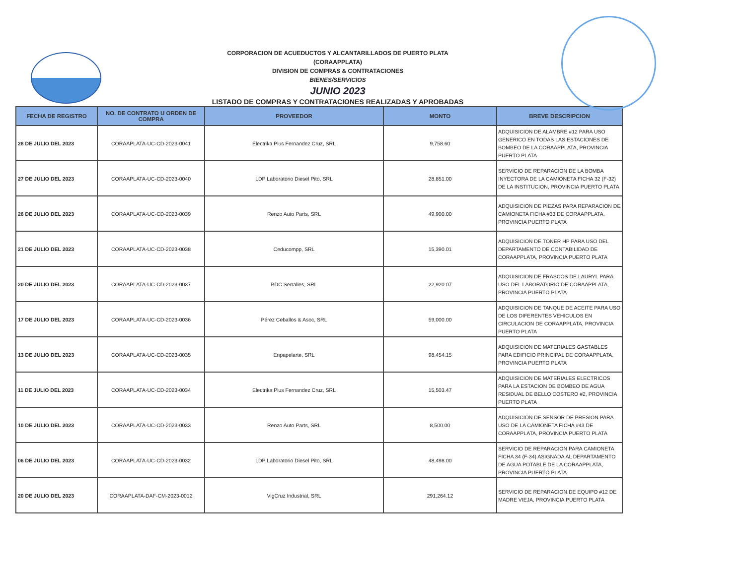CORPORACION DE ACUEDUCTOS Y ALCANTARILLADOS DE PUERTO PLATA
(CORAAPPLATA)
DIVISION DE COMPRAS & CONTRATACIONES
BIENES/SERVICIOS
JUNIO 2023
LISTADO DE COMPRAS Y CONTRATACIONES REALIZADAS Y APROBADAS
| FECHA DE REGISTRO | NO. DE CONTRATO U ORDEN DE COMPRA | PROVEEDOR | MONTO | BREVE DESCRIPCION |
| --- | --- | --- | --- | --- |
| 28 DE JULIO DEL 2023 | CORAAPLATA-UC-CD-2023-0041 | Electrika Plus Fernandez Cruz, SRL | 9,758.60 | ADQUISICION DE ALAMBRE #12 PARA USO GENERICO EN TODAS LAS ESTACIONES DE BOMBEO DE LA CORAAPPLATA, PROVINCIA PUERTO PLATA |
| 27 DE JULIO DEL 2023 | CORAAPLATA-UC-CD-2023-0040 | LDP Laboratorio Diesel Pito, SRL | 28,851.00 | SERVICIO DE REPARACION DE LA BOMBA INYECTORA DE LA CAMIONETA FICHA 32 (F-32) DE LA INSTITUCION, PROVINCIA PUERTO PLATA |
| 26 DE JULIO DEL 2023 | CORAAPLATA-UC-CD-2023-0039 | Renzo Auto Parts, SRL | 49,900.00 | ADQUISICION DE PIEZAS PARA REPARACION DE CAMIONETA FICHA #33 DE CORAAPPLATA, PROVINCIA PUERTO PLATA |
| 21 DE JULIO DEL 2023 | CORAAPLATA-UC-CD-2023-0038 | Ceducompp, SRL | 15,390.01 | ADQUISICION DE TONER HP PARA USO DEL DEPARTAMENTO DE CONTABILIDAD DE CORAAPPLATA, PROVINCIA PUERTO PLATA |
| 20 DE JULIO DEL 2023 | CORAAPLATA-UC-CD-2023-0037 | BDC Serralles, SRL | 22,920.07 | ADQUISICION DE FRASCOS DE LAURYL PARA USO DEL LABORATORIO DE CORAAPPLATA, PROVINCIA PUERTO PLATA |
| 17 DE JULIO DEL 2023 | CORAAPLATA-UC-CD-2023-0036 | Pérez Ceballos & Asoc, SRL | 59,000.00 | ADQUISICION DE TANQUE DE ACEITE PARA USO DE LOS DIFERENTES VEHICULOS EN CIRCULACION DE CORAAPPLATA, PROVINCIA PUERTO PLATA |
| 13 DE JULIO DEL 2023 | CORAAPLATA-UC-CD-2023-0035 | Enpapelarte, SRL | 98,454.15 | ADQUISICION DE MATERIALES GASTABLES PARA EDIFICIO PRINCIPAL DE CORAAPPLATA, PROVINCIA PUERTO PLATA |
| 11 DE JULIO DEL 2023 | CORAAPLATA-UC-CD-2023-0034 | Electrika Plus Fernandez Cruz, SRL | 15,503.47 | ADQUISICION DE MATERIALES ELECTRICOS PARA LA ESTACION DE BOMBEO DE AGUA RESIDUAL DE BELLO COSTERO #2, PROVINCIA PUERTO PLATA |
| 10 DE JULIO DEL 2023 | CORAAPLATA-UC-CD-2023-0033 | Renzo Auto Parts, SRL | 8,500.00 | ADQUISICION DE SENSOR DE PRESION PARA USO DE LA CAMIONETA FICHA #43 DE CORAAPPLATA, PROVINCIA PUERTO PLATA |
| 06 DE JULIO DEL 2023 | CORAAPLATA-UC-CD-2023-0032 | LDP Laboratorio Diesel Pito, SRL | 48,498.00 | SERVICIO DE REPARACION PARA CAMIONETA FICHA 34 (F-34) ASIGNADA AL DEPARTAMENTO DE AGUA POTABLE DE LA CORAAPPLATA, PROVINCIA PUERTO PLATA |
| 20 DE JULIO DEL 2023 | CORAAPLATA-DAF-CM-2023-0012 | VigCruz Industrial, SRL | 291,264.12 | SERVICIO DE REPARACION DE EQUIPO #12 DE MADRE VIEJA, PROVINCIA PUERTO PLATA |